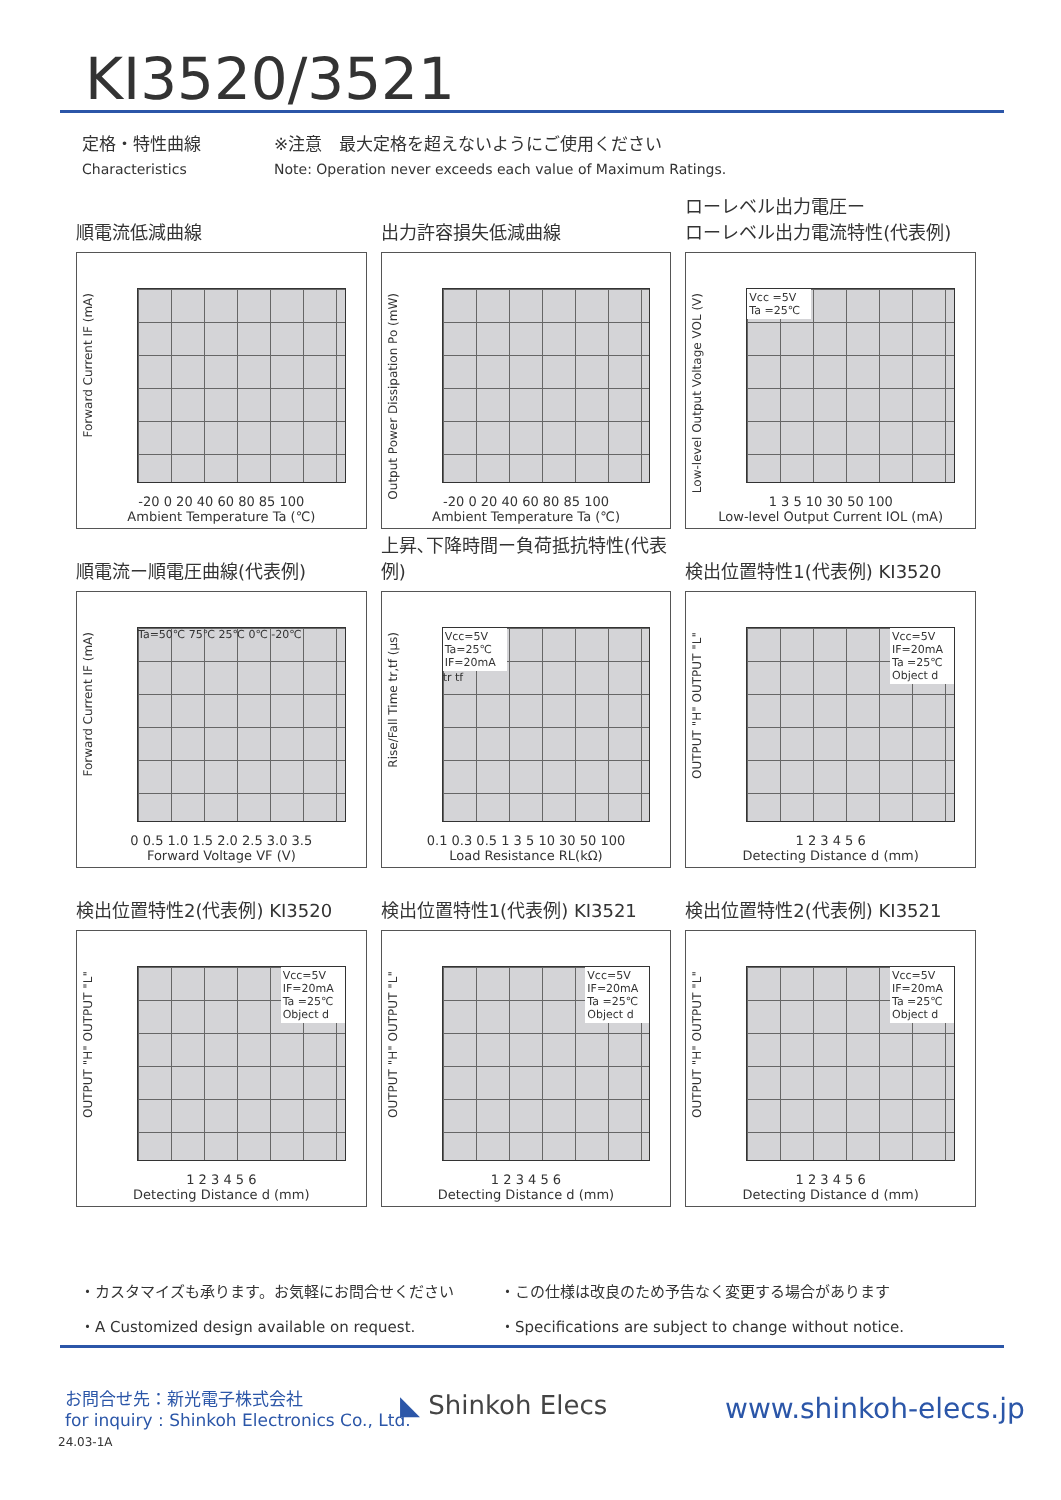KI3520/3521
定格・特性曲線
Characteristics
※注意　最大定格を超えないようにご使用ください
Note: Operation never exceeds each value of Maximum Ratings.
順電流低減曲線
Forward Current IF (mA)
-20 0 20 40 60 80 85 100
Ambient Temperature Ta (℃)
出力許容損失低減曲線
Output Power Dissipation Po (mW)
-20 0 20 40 60 80 85 100
Ambient Temperature Ta (℃)
ローレベル出力電圧ー
ローレベル出力電流特性(代表例)
Low-level Output Voltage VOL (V)
Vcc =5V
Ta =25℃
1 3 5 10 30 50 100
Low-level Output Current IOL (mA)
順電流ー順電圧曲線(代表例)
Forward Current IF (mA)
Ta=50℃ 75℃ 25℃ 0℃ -20℃
0 0.5 1.0 1.5 2.0 2.5 3.0 3.5
Forward Voltage VF (V)
上昇､下降時間ー負荷抵抗特性(代表例)
Rise/Fall Time tr,tf (μs)
Vcc=5V
Ta=25℃
IF=20mA
tr tf
0.1 0.3 0.5 1 3 5 10 30 50 100
Load Resistance RL(kΩ)
検出位置特性1(代表例) KI3520
OUTPUT "H" OUTPUT "L"
Vcc=5V
IF=20mA
Ta =25℃
Object d
1 2 3 4 5 6
Detecting Distance d (mm)
検出位置特性2(代表例) KI3520
OUTPUT "H" OUTPUT "L"
Vcc=5V
IF=20mA
Ta =25℃
Object d
1 2 3 4 5 6
Detecting Distance d (mm)
検出位置特性1(代表例) KI3521
OUTPUT "H" OUTPUT "L"
Vcc=5V
IF=20mA
Ta =25℃
Object d
1 2 3 4 5 6
Detecting Distance d (mm)
検出位置特性2(代表例) KI3521
OUTPUT "H" OUTPUT "L"
Vcc=5V
IF=20mA
Ta =25℃
Object d
1 2 3 4 5 6
Detecting Distance d (mm)
・カスタマイズも承ります。お気軽にお問合せください
・この仕様は改良のため予告なく変更する場合があります
・A Customized design available on request.
・Specifications are subject to change without notice.
お問合せ先：新光電子株式会社
for inquiry : Shinkoh Electronics Co., Ltd.
◣ Shinkoh Elecs www.shinkoh-elecs.jp
24.03-1A